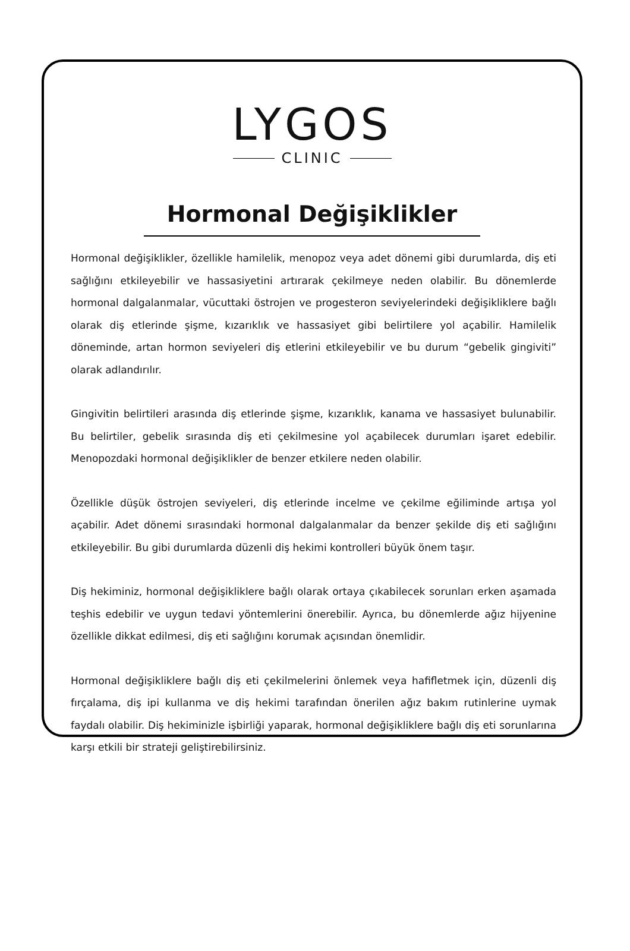LYGOS
CLINIC
Hormonal Değişiklikler
Hormonal değişiklikler, özellikle hamilelik, menopoz veya adet dönemi gibi durumlarda, diş eti sağlığını etkileyebilir ve hassasiyetini artırarak çekilmeye neden olabilir. Bu dönemlerde hormonal dalgalanmalar, vücuttaki östrojen ve progesteron seviyelerindeki değişikliklere bağlı olarak diş etlerinde şişme, kızarıklık ve hassasiyet gibi belirtilere yol açabilir. Hamilelik döneminde, artan hormon seviyeleri diş etlerini etkileyebilir ve bu durum “gebelik gingiviti” olarak adlandırılır.
Gingivitin belirtileri arasında diş etlerinde şişme, kızarıklık, kanama ve hassasiyet bulunabilir. Bu belirtiler, gebelik sırasında diş eti çekilmesine yol açabilecek durumları işaret edebilir. Menopozdaki hormonal değişiklikler de benzer etkilere neden olabilir.
Özellikle düşük östrojen seviyeleri, diş etlerinde incelme ve çekilme eğiliminde artışa yol açabilir. Adet dönemi sırasındaki hormonal dalgalanmalar da benzer şekilde diş eti sağlığını etkileyebilir. Bu gibi durumlarda düzenli diş hekimi kontrolleri büyük önem taşır.
Diş hekiminiz, hormonal değişikliklere bağlı olarak ortaya çıkabilecek sorunları erken aşamada teşhis edebilir ve uygun tedavi yöntemlerini önerebilir. Ayrıca, bu dönemlerde ağız hijyenine özellikle dikkat edilmesi, diş eti sağlığını korumak açısından önemlidir.
Hormonal değişikliklere bağlı diş eti çekilmelerini önlemek veya hafifletmek için, düzenli diş fırçalama, diş ipi kullanma ve diş hekimi tarafından önerilen ağız bakım rutinlerine uymak faydalı olabilir. Diş hekiminizle işbirliği yaparak, hormonal değişikliklere bağlı diş eti sorunlarına karşı etkili bir strateji geliştirebilirsiniz.